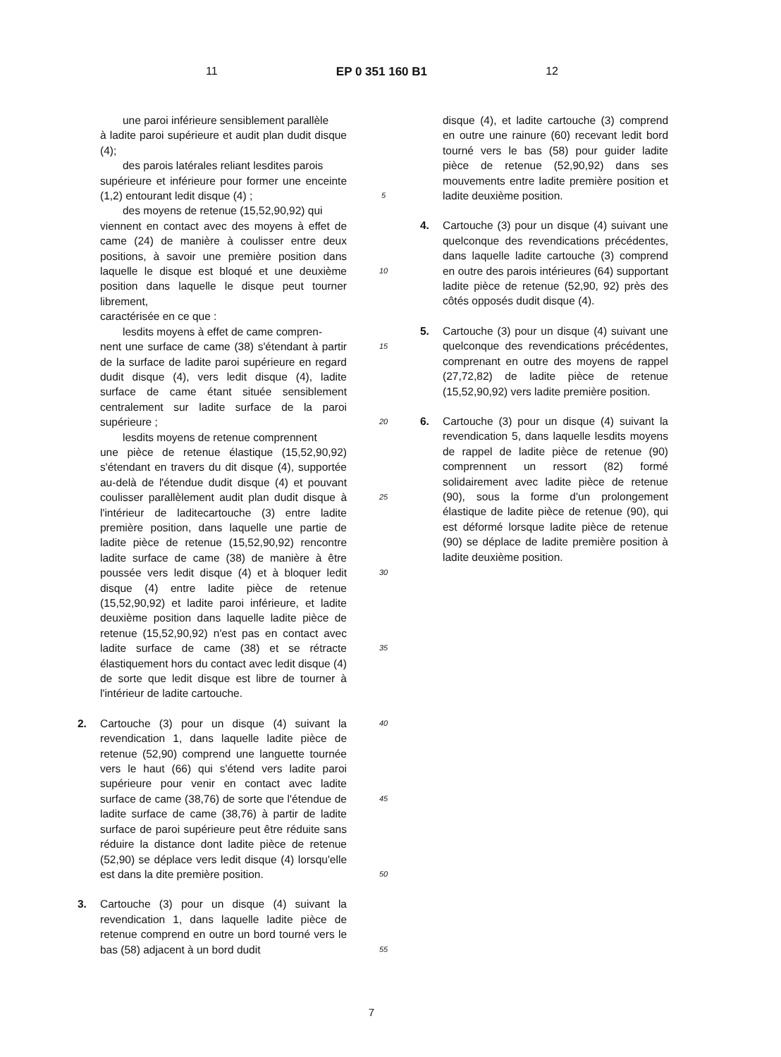11 EP 0 351 160 B1 12
une paroi inférieure sensiblement parallèle
à ladite paroi supérieure et audit plan dudit disque (4);
des parois latérales reliant lesdites parois
supérieure et inférieure pour former une enceinte (1,2) entourant ledit disque (4) ;
des moyens de retenue (15,52,90,92) qui
viennent en contact avec des moyens à effet de came (24) de manière à coulisser entre deux positions, à savoir une première position dans laquelle le disque est bloqué et une deuxième position dans laquelle le disque peut tourner librement,
caractérisée en ce que :
lesdits moyens à effet de came compren-
nent une surface de came (38) s'étendant à partir de la surface de ladite paroi supérieure en regard dudit disque (4), vers ledit disque (4), ladite surface de came étant située sensiblement centralement sur ladite surface de la paroi supérieure ;
lesdits moyens de retenue comprennent
une pièce de retenue élastique (15,52,90,92) s'étendant en travers du dit disque (4), supportée au-delà de l'étendue dudit disque (4) et pouvant coulisser parallèlement audit plan dudit disque à l'intérieur de laditecartouche (3) entre ladite première position, dans laquelle une partie de ladite pièce de retenue (15,52,90,92) rencontre ladite surface de came (38) de manière à être poussée vers ledit disque (4) et à bloquer ledit disque (4) entre ladite pièce de retenue (15,52,90,92) et ladite paroi inférieure, et ladite deuxième position dans laquelle ladite pièce de retenue (15,52,90,92) n'est pas en contact avec ladite surface de came (38) et se rétracte élastiquement hors du contact avec ledit disque (4) de sorte que ledit disque est libre de tourner à l'intérieur de ladite cartouche.
2. Cartouche (3) pour un disque (4) suivant la revendication 1, dans laquelle ladite pièce de retenue (52,90) comprend une languette tournée vers le haut (66) qui s'étend vers ladite paroi supérieure pour venir en contact avec ladite surface de came (38,76) de sorte que l'étendue de ladite surface de came (38,76) à partir de ladite surface de paroi supérieure peut être réduite sans réduire la distance dont ladite pièce de retenue (52,90) se déplace vers ledit disque (4) lorsqu'elle est dans la dite première position.
3. Cartouche (3) pour un disque (4) suivant la revendication 1, dans laquelle ladite pièce de retenue comprend en outre un bord tourné vers le bas (58) adjacent à un bord dudit
5
10
15
20
25
30
35
40
45
50
55
disque (4), et ladite cartouche (3) comprend en outre une rainure (60) recevant ledit bord tourné vers le bas (58) pour guider ladite pièce de retenue (52,90,92) dans ses mouvements entre ladite première position et ladite deuxième position.
4. Cartouche (3) pour un disque (4) suivant une quelconque des revendications précédentes, dans laquelle ladite cartouche (3) comprend en outre des parois intérieures (64) supportant ladite pièce de retenue (52,90, 92) près des côtés opposés dudit disque (4).
5. Cartouche (3) pour un disque (4) suivant une quelconque des revendications précédentes, comprenant en outre des moyens de rappel (27,72,82) de ladite pièce de retenue (15,52,90,92) vers ladite première position.
6. Cartouche (3) pour un disque (4) suivant la revendication 5, dans laquelle lesdits moyens de rappel de ladite pièce de retenue (90) comprennent un ressort (82) formé solidairement avec ladite pièce de retenue (90), sous la forme d'un prolongement élastique de ladite pièce de retenue (90), qui est déformé lorsque ladite pièce de retenue (90) se déplace de ladite première position à ladite deuxième position.
7